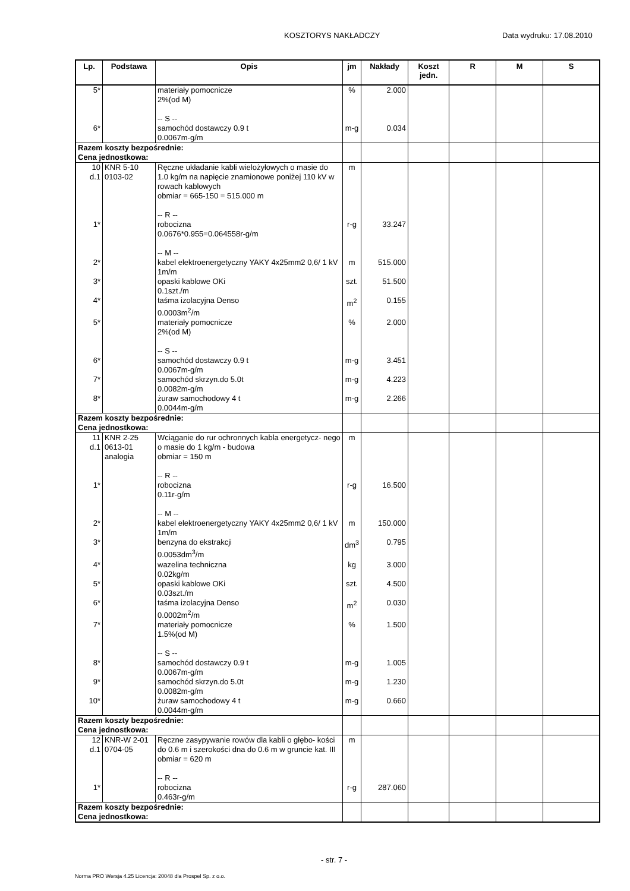KOSZTORYS NAKŁADCZY Data wydruku: 17.08.2010
| Lp. | Podstawa | Opis | jm | Nakłady | Koszt jedn. | R | M | S |
| --- | --- | --- | --- | --- | --- | --- | --- | --- |
| 5* | | materiały pomocnicze 2%(od M) -- S -- | % | 2.000 | | | | |
| 6* | | samochód dostawczy 0.9 t 0.0067m-g/m | m-g | 0.034 | | | | |
| Razem koszty bezpośrednie: Cena jednostkowa: | | | | | | | | |
| 10 d.1 | KNR 5-10 0103-02 | Ręczne układanie kabli wielożyłowych o masie do 1.0 kg/m na napięcie znamionowe poniżej 110 kV w rowach kablowych obmiar = 665-150 = 515.000 m -- R -- | m | | | | | |
| 1* | | robocizna 0.0676*0.955=0.064558r-g/m -- M -- | r-g | 33.247 | | | | |
| 2* | | kabel elektroenergetyczny YAKY 4x25mm2 0,6/ 1 kV 1m/m | m | 515.000 | | | | |
| 3* | | opaski kablowe OKi 0.1szt./m | szt. | 51.500 | | | | |
| 4* | | taśma izolacyjna Denso 0.0003m<sup>2</sup>/m | m<sup>2</sup> | 0.155 | | | | |
| 5* | | materiały pomocnicze 2%(od M) -- S -- | % | 2.000 | | | | |
| 6* | | samochód dostawczy 0.9 t 0.0067m-g/m | m-g | 3.451 | | | | |
| 7* | | samochód skrzyn.do 5.0t 0.0082m-g/m | m-g | 4.223 | | | | |
| 8* | | żuraw samochodowy 4 t 0.0044m-g/m | m-g | 2.266 | | | | |
| Razem koszty bezpośrednie: Cena jednostkowa: | | | | | | | | |
| 11 d.1 | KNR 2-25 0613-01 analogia | Wciąganie do rur ochronnych kabla energetycz- nego o masie do 1 kg/m - budowa obmiar = 150 m -- R -- | m | | | | | |
| 1* | | robocizna 0.11r-g/m -- M -- | r-g | 16.500 | | | | |
| 2* | | kabel elektroenergetyczny YAKY 4x25mm2 0,6/ 1 kV 1m/m | m | 150.000 | | | | |
| 3* | | benzyna do ekstrakcji 0.0053dm<sup>3</sup>/m | dm<sup>3</sup> | 0.795 | | | | |
| 4* | | wazelina techniczna 0.02kg/m | kg | 3.000 | | | | |
| 5* | | opaski kablowe OKi 0.03szt./m | szt. | 4.500 | | | | |
| 6* | | taśma izolacyjna Denso 0.0002m<sup>2</sup>/m | m<sup>2</sup> | 0.030 | | | | |
| 7* | | materiały pomocnicze 1.5%(od M) -- S -- | % | 1.500 | | | | |
| 8* | | samochód dostawczy 0.9 t 0.0067m-g/m | m-g | 1.005 | | | | |
| 9* | | samochód skrzyn.do 5.0t 0.0082m-g/m | m-g | 1.230 | | | | |
| 10* | | żuraw samochodowy 4 t 0.0044m-g/m | m-g | 0.660 | | | | |
| Razem koszty bezpośrednie: Cena jednostkowa: | | | | | | | | |
| 12 d.1 | KNR-W 2-01 0704-05 | Ręczne zasypywanie rowów dla kabli o głębo- kości do 0.6 m i szerokości dna do 0.6 m w gruncie kat. III obmiar = 620 m -- R -- | m | | | | | |
| 1* | | robocizna 0.463r-g/m | r-g | 287.060 | | | | |
| Razem koszty bezpośrednie: Cena jednostkowa: | | | | | | | | |
- str. 7 -
Norma PRO Wersja 4.25 Licencja: 20048 dla Prospel Sp. z o.o.